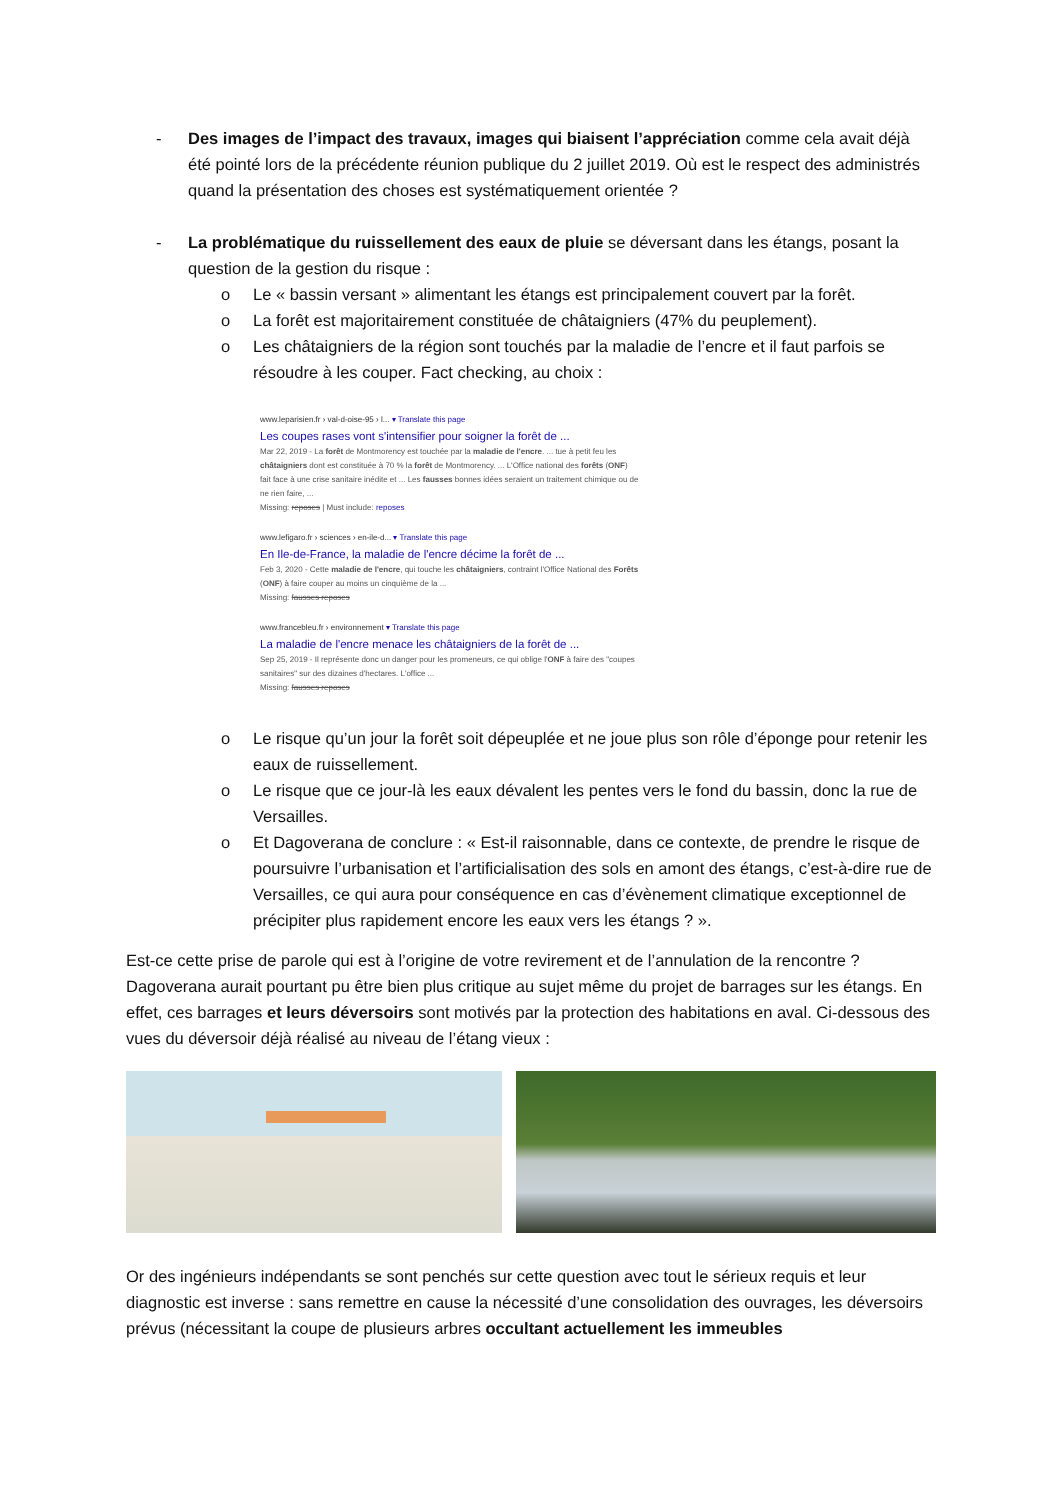- Des images de l’impact des travaux, images qui biaisent l’appréciation comme cela avait déjà été pointé lors de la précédente réunion publique du 2 juillet 2019. Où est le respect des administrés quand la présentation des choses est systématiquement orientée ?
- La problématique du ruissellement des eaux de pluie se déversant dans les étangs, posant la question de la gestion du risque :
o Le « bassin versant » alimentant les étangs est principalement couvert par la forêt.
o La forêt est majoritairement constituée de châtaigniers (47% du peuplement).
o Les châtaigniers de la région sont touchés par la maladie de l’encre et il faut parfois se résoudre à les couper. Fact checking, au choix :
www.leparisien.fr › val-d-oise-95 › l... ▾ Translate this page
Les coupes rases vont s'intensifier pour soigner la forêt de ...
Mar 22, 2019 - La forêt de Montmorency est touchée par la maladie de l'encre. ... tue à petit feu les châtaigniers dont est constituée à 70 % la forêt de Montmorency. ... L'Office national des forêts (ONF) fait face à une crise sanitaire inédite et ... Les fausses bonnes idées seraient un traitement chimique ou de ne rien faire, ...
Missing: reposes | Must include: reposes
www.lefigaro.fr › sciences › en-ile-d... ▾ Translate this page
En Ile-de-France, la maladie de l'encre décime la forêt de ...
Feb 3, 2020 - Cette maladie de l'encre, qui touche les châtaigniers, contraint l'Office National des Forêts (ONF) à faire couper au moins un cinquième de la ...
Missing: fausses reposes
www.francebleu.fr › environnement ▾ Translate this page
La maladie de l'encre menace les châtaigniers de la forêt de ...
Sep 25, 2019 - Il représente donc un danger pour les promeneurs, ce qui oblige l'ONF à faire des "coupes sanitaires" sur des dizaines d'hectares. L'office ...
Missing: fausses reposes
o Le risque qu’un jour la forêt soit dépeuplée et ne joue plus son rôle d’éponge pour retenir les eaux de ruissellement.
o Le risque que ce jour-là les eaux dévalent les pentes vers le fond du bassin, donc la rue de Versailles.
o Et Dagoverana de conclure : « Est-il raisonnable, dans ce contexte, de prendre le risque de poursuivre l’urbanisation et l’artificialisation des sols en amont des étangs, c’est-à-dire rue de Versailles, ce qui aura pour conséquence en cas d’évènement climatique exceptionnel de précipiter plus rapidement encore les eaux vers les étangs ? ».
Est-ce cette prise de parole qui est à l’origine de votre revirement et de l’annulation de la rencontre ? Dagoverana aurait pourtant pu être bien plus critique au sujet même du projet de barrages sur les étangs. En effet, ces barrages et leurs déversoirs sont motivés par la protection des habitations en aval. Ci-dessous des vues du déversoir déjà réalisé au niveau de l’étang vieux :
Or des ingénieurs indépendants se sont penchés sur cette question avec tout le sérieux requis et leur diagnostic est inverse : sans remettre en cause la nécessité d’une consolidation des ouvrages, les déversoirs prévus (nécessitant la coupe de plusieurs arbres occultant actuellement les immeubles